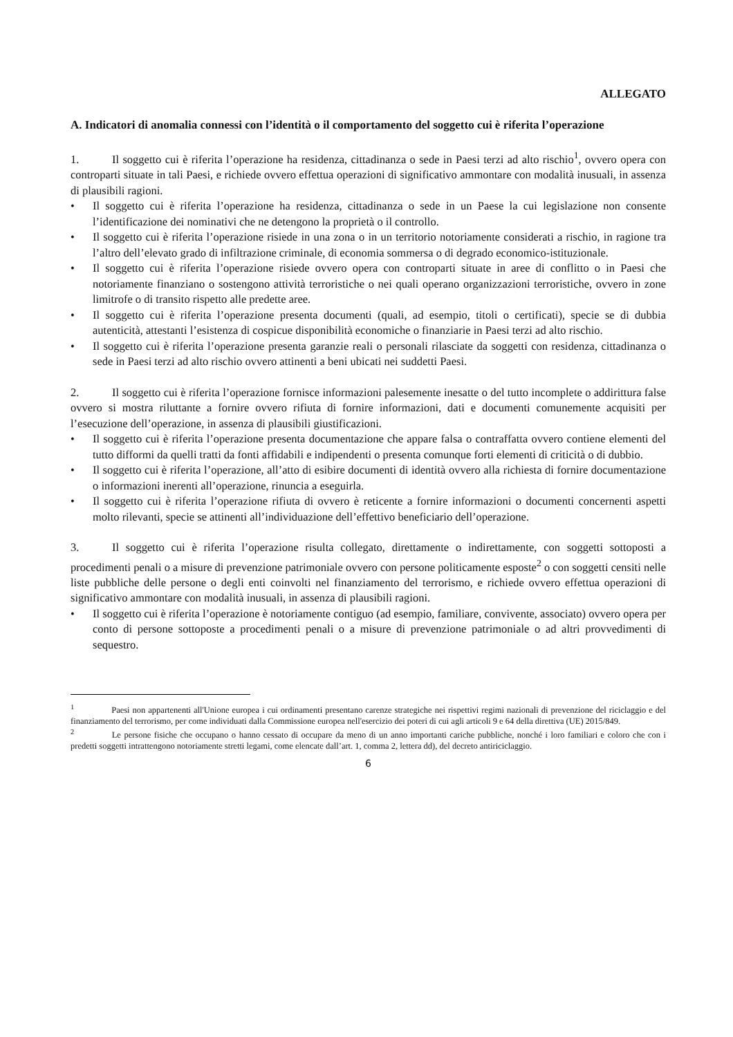ALLEGATO
A. Indicatori di anomalia connessi con l’identità o il comportamento del soggetto cui è riferita l’operazione
1. Il soggetto cui è riferita l’operazione ha residenza, cittadinanza o sede in Paesi terzi ad alto rischio<sup>1</sup>, ovvero opera con controparti situate in tali Paesi, e richiede ovvero effettua operazioni di significativo ammontare con modalità inusuali, in assenza di plausibili ragioni.
• Il soggetto cui è riferita l’operazione ha residenza, cittadinanza o sede in un Paese la cui legislazione non consente l’identificazione dei nominativi che ne detengono la proprietà o il controllo.
• Il soggetto cui è riferita l’operazione risiede in una zona o in un territorio notoriamente considerati a rischio, in ragione tra l’altro dell’elevato grado di infiltrazione criminale, di economia sommersa o di degrado economico-istituzionale.
• Il soggetto cui è riferita l’operazione risiede ovvero opera con controparti situate in aree di conflitto o in Paesi che notoriamente finanziano o sostengono attività terroristiche o nei quali operano organizzazioni terroristiche, ovvero in zone limitrofe o di transito rispetto alle predette aree.
• Il soggetto cui è riferita l’operazione presenta documenti (quali, ad esempio, titoli o certificati), specie se di dubbia autenticità, attestanti l’esistenza di cospicue disponibilità economiche o finanziarie in Paesi terzi ad alto rischio.
• Il soggetto cui è riferita l’operazione presenta garanzie reali o personali rilasciate da soggetti con residenza, cittadinanza o sede in Paesi terzi ad alto rischio ovvero attinenti a beni ubicati nei suddetti Paesi.
2. Il soggetto cui è riferita l’operazione fornisce informazioni palesemente inesatte o del tutto incomplete o addirittura false ovvero si mostra riluttante a fornire ovvero rifiuta di fornire informazioni, dati e documenti comunemente acquisiti per l’esecuzione dell’operazione, in assenza di plausibili giustificazioni.
• Il soggetto cui è riferita l’operazione presenta documentazione che appare falsa o contraffatta ovvero contiene elementi del tutto difformi da quelli tratti da fonti affidabili e indipendenti o presenta comunque forti elementi di criticità o di dubbio.
• Il soggetto cui è riferita l’operazione, all’atto di esibire documenti di identità ovvero alla richiesta di fornire documentazione o informazioni inerenti all’operazione, rinuncia a eseguirla.
• Il soggetto cui è riferita l’operazione rifiuta di ovvero è reticente a fornire informazioni o documenti concernenti aspetti molto rilevanti, specie se attinenti all’individuazione dell’effettivo beneficiario dell’operazione.
3. Il soggetto cui è riferita l’operazione risulta collegato, direttamente o indirettamente, con soggetti sottoposti a procedimenti penali o a misure di prevenzione patrimoniale ovvero con persone politicamente esposte<sup>2</sup> o con soggetti censiti nelle liste pubbliche delle persone o degli enti coinvolti nel finanziamento del terrorismo, e richiede ovvero effettua operazioni di significativo ammontare con modalità inusuali, in assenza di plausibili ragioni.
• Il soggetto cui è riferita l’operazione è notoriamente contiguo (ad esempio, familiare, convivente, associato) ovvero opera per conto di persone sottoposte a procedimenti penali o a misure di prevenzione patrimoniale o ad altri provvedimenti di sequestro.
<sup>1</sup> Paesi non appartenenti all'Unione europea i cui ordinamenti presentano carenze strategiche nei rispettivi regimi nazionali di prevenzione del riciclaggio e del finanziamento del terrorismo, per come individuati dalla Commissione europea nell'esercizio dei poteri di cui agli articoli 9 e 64 della direttiva (UE) 2015/849.
<sup>2</sup> Le persone fisiche che occupano o hanno cessato di occupare da meno di un anno importanti cariche pubbliche, nonché i loro familiari e coloro che con i predetti soggetti intrattengono notoriamente stretti legami, come elencate dall’art. 1, comma 2, lettera dd), del decreto antiriciclaggio.
6